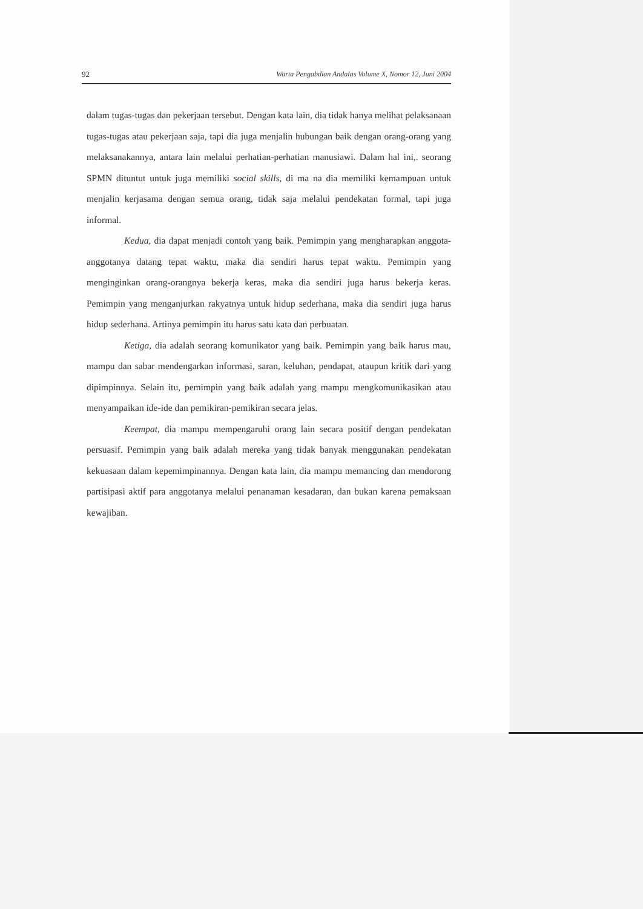92 Warta Pengabdian Andalas Volume X, Nomor 12, Juni 2004
dalam tugas-tugas dan pekerjaan tersebut. Dengan kata lain, dia tidak hanya melihat pelaksanaan tugas-tugas atau pekerjaan saja, tapi dia juga menjalin hubungan baik dengan orang-orang yang melaksanakannya, antara lain melalui perhatian-perhatian manusiawi. Dalam hal ini,. seorang SPMN dituntut untuk juga memiliki social skills, di ma na dia memiliki kemampuan untuk menjalin kerjasama dengan semua orang, tidak saja melalui pendekatan formal, tapi juga informal.
Kedua, dia dapat menjadi contoh yang baik. Pemimpin yang mengharapkan anggota-anggotanya datang tepat waktu, maka dia sendiri harus tepat waktu. Pemimpin yang menginginkan orang-orangnya bekerja keras, maka dia sendiri juga harus bekerja keras. Pemimpin yang menganjurkan rakyatnya untuk hidup sederhana, maka dia sendiri juga harus hidup sederhana. Artinya pemimpin itu harus satu kata dan perbuatan.
Ketiga, dia adalah seorang komunikator yang baik. Pemimpin yang baik harus mau, mampu dan sabar mendengarkan informasi, saran, keluhan, pendapat, ataupun kritik dari yang dipimpinnya. Selain itu, pemimpin yang baik adalah yang mampu mengkomunikasikan atau menyampaikan ide-ide dan pemikiran-pemikiran secara jelas.
Keempat, dia mampu mempengaruhi orang lain secara positif dengan pendekatan persuasif. Pemimpin yang baik adalah mereka yang tidak banyak menggunakan pendekatan kekuasaan dalam kepemimpinannya. Dengan kata lain, dia mampu memancing dan mendorong partisipasi aktif para anggotanya melalui penanaman kesadaran, dan bukan karena pemaksaan kewajiban.